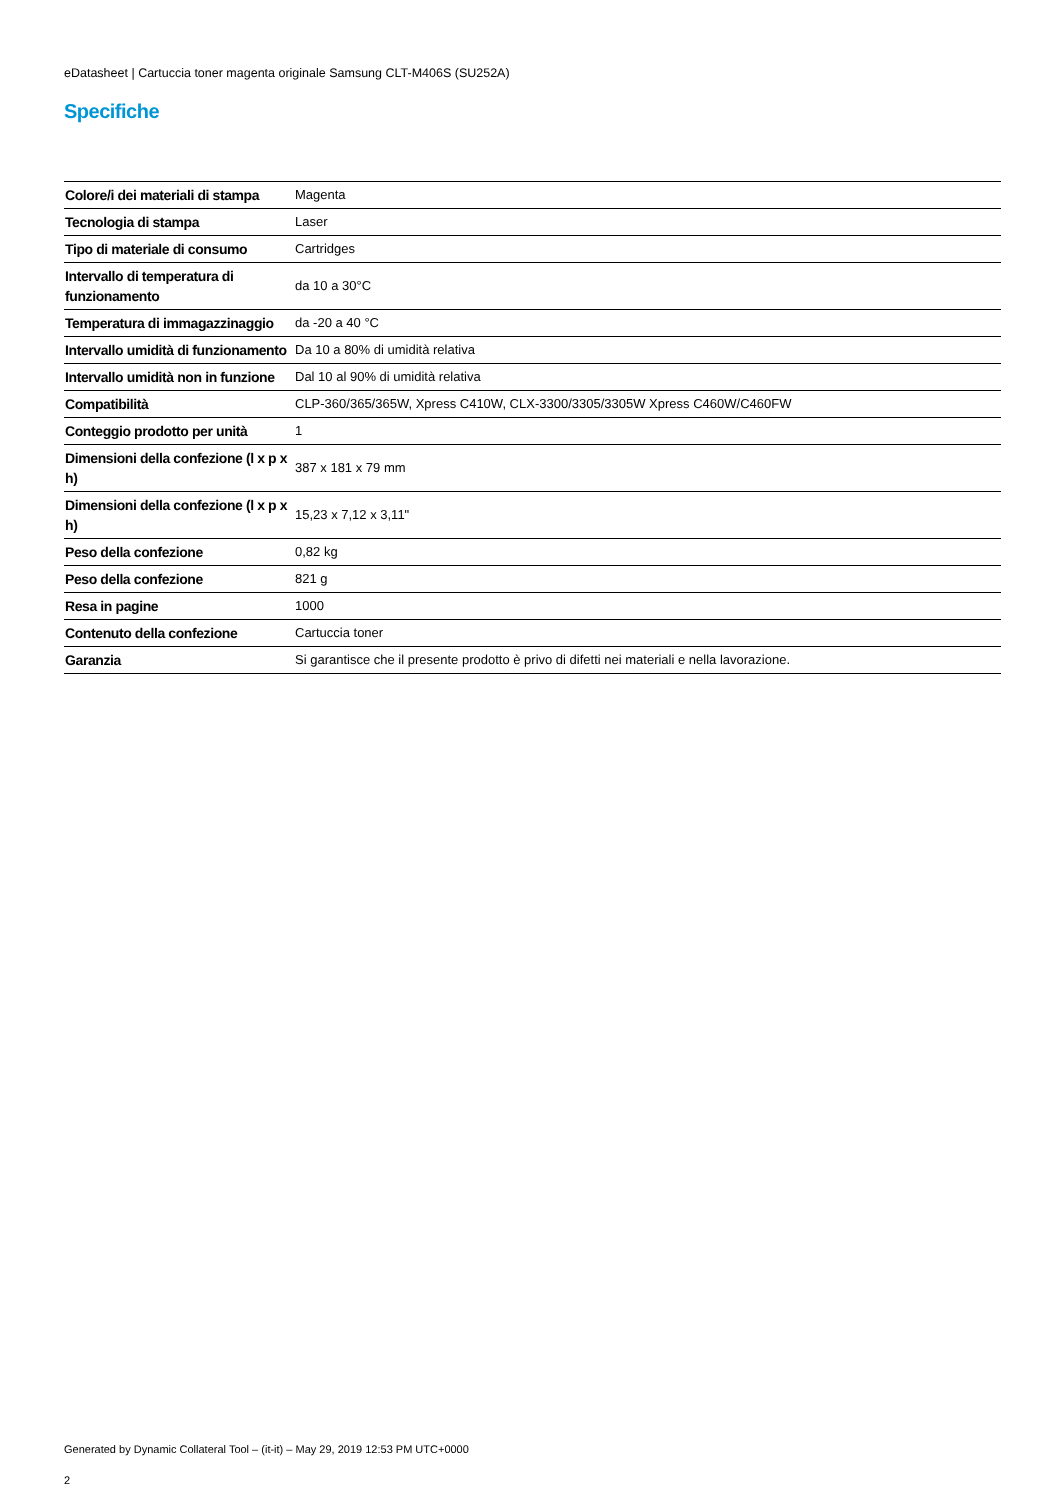eDatasheet | Cartuccia toner magenta originale Samsung CLT-M406S (SU252A)
Specifiche
| Colore/i dei materiali di stampa | Magenta |
| Tecnologia di stampa | Laser |
| Tipo di materiale di consumo | Cartridges |
| Intervallo di temperatura di funzionamento | da 10 a 30°C |
| Temperatura di immagazzinaggio | da -20 a 40 °C |
| Intervallo umidità di funzionamento | Da 10 a 80% di umidità relativa |
| Intervallo umidità non in funzione | Dal 10 al 90% di umidità relativa |
| Compatibilità | CLP-360/365/365W, Xpress C410W, CLX-3300/3305/3305W Xpress C460W/C460FW |
| Conteggio prodotto per unità | 1 |
| Dimensioni della confezione (l x p x h) | 387 x 181 x 79 mm |
| Dimensioni della confezione (l x p x h) | 15,23 x 7,12 x 3,11" |
| Peso della confezione | 0,82 kg |
| Peso della confezione | 821 g |
| Resa in pagine | 1000 |
| Contenuto della confezione | Cartuccia toner |
| Garanzia | Si garantisce che il presente prodotto è privo di difetti nei materiali e nella lavorazione. |
Generated by Dynamic Collateral Tool – (it-it) – May 29, 2019 12:53 PM UTC+0000
2